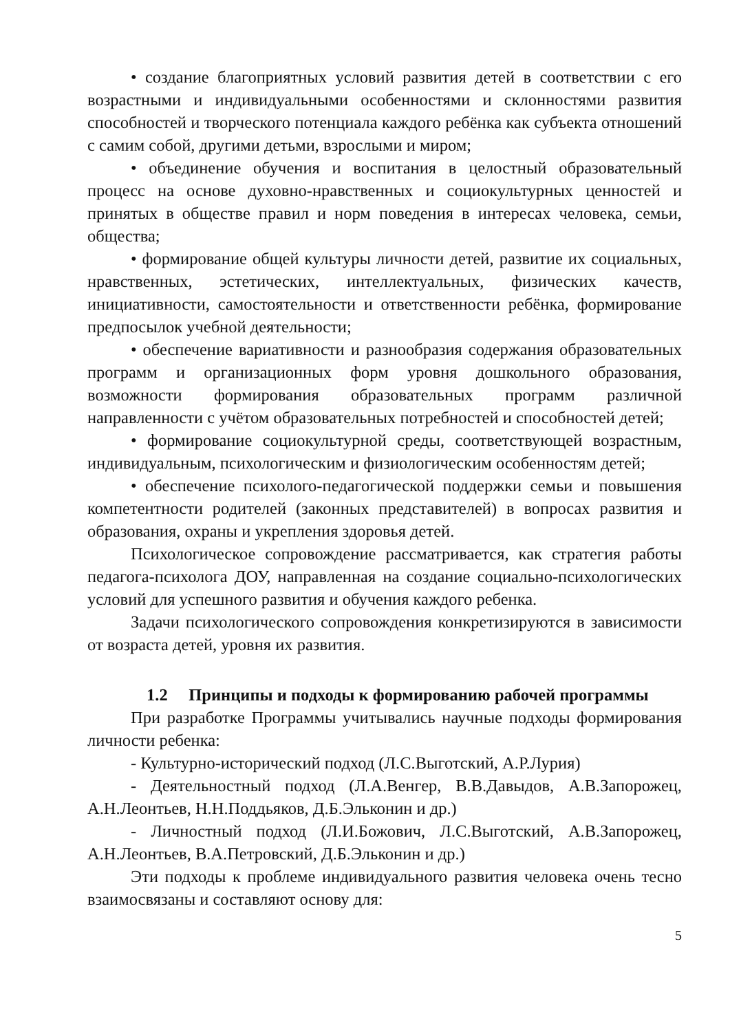• создание благоприятных условий развития детей в соответствии с его возрастными и индивидуальными особенностями и склонностями развития способностей и творческого потенциала каждого ребёнка как субъекта отношений с самим собой, другими детьми, взрослыми и миром;
• объединение обучения и воспитания в целостный образовательный процесс на основе духовно-нравственных и социокультурных ценностей и принятых в обществе правил и норм поведения в интересах человека, семьи, общества;
• формирование общей культуры личности детей, развитие их социальных, нравственных, эстетических, интеллектуальных, физических качеств, инициативности, самостоятельности и ответственности ребёнка, формирование предпосылок учебной деятельности;
• обеспечение вариативности и разнообразия содержания образовательных программ и организационных форм уровня дошкольного образования, возможности формирования образовательных программ различной направленности с учётом образовательных потребностей и способностей детей;
• формирование социокультурной среды, соответствующей возрастным, индивидуальным, психологическим и физиологическим особенностям детей;
• обеспечение психолого-педагогической поддержки семьи и повышения компетентности родителей (законных представителей) в вопросах развития и образования, охраны и укрепления здоровья детей.
Психологическое сопровождение рассматривается, как стратегия работы педагога-психолога ДОУ, направленная на создание социально-психологических условий для успешного развития и обучения каждого ребенка.
Задачи психологического сопровождения конкретизируются в зависимости от возраста детей, уровня их развития.
1.2 Принципы и подходы к формированию рабочей программы
При разработке Программы учитывались научные подходы формирования личности ребенка:
- Культурно-исторический подход (Л.С.Выготский, А.Р.Лурия)
- Деятельностный подход (Л.А.Венгер, В.В.Давыдов, А.В.Запорожец, А.Н.Леонтьев, Н.Н.Поддьяков, Д.Б.Эльконин и др.)
- Личностный подход (Л.И.Божович, Л.С.Выготский, А.В.Запорожец, А.Н.Леонтьев, В.А.Петровский, Д.Б.Эльконин и др.)
Эти подходы к проблеме индивидуального развития человека очень тесно взаимосвязаны и составляют основу для:
5